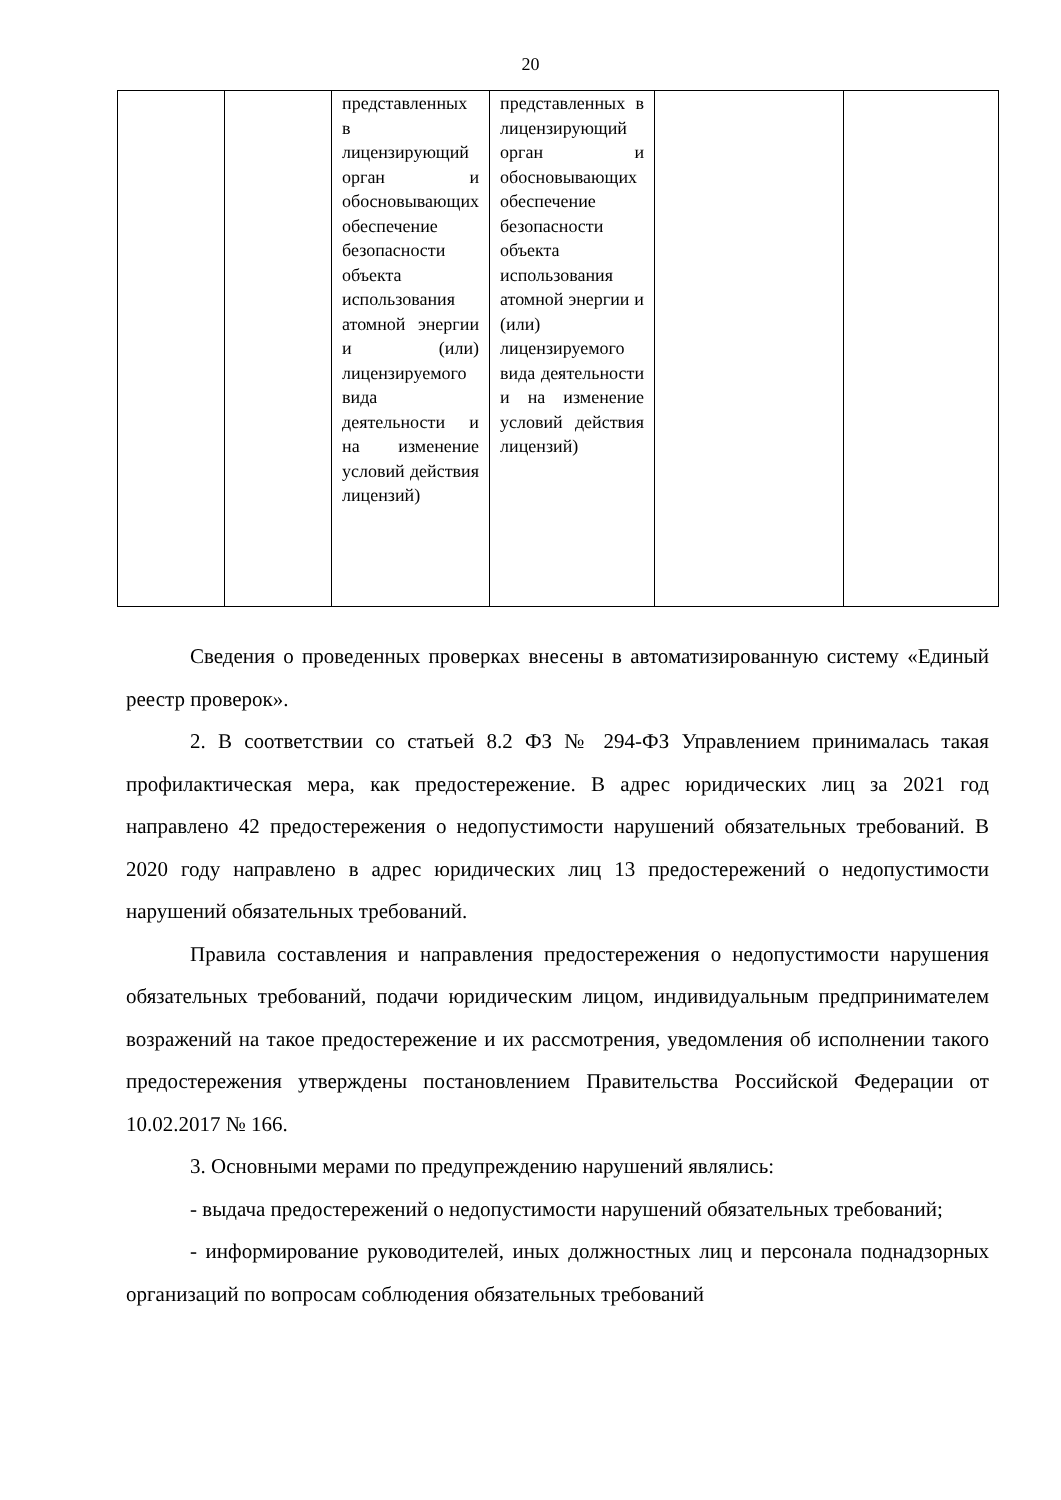20
| | | представленных в лицензирующий орган и обосновывающих обеспечение безопасности объекта использования атомной энергии и (или) лицензируемого вида деятельности и на изменение условий действия лицензий) | представленных в лицензирующий орган и обосновывающих обеспечение безопасности объекта использования атомной энергии и (или) лицензируемого вида деятельности и на изменение условий действия лицензий) | | |
Сведения о проведенных проверках внесены в автоматизированную систему «Единый реестр проверок».
2. В соответствии со статьей 8.2 ФЗ № 294-ФЗ Управлением принималась такая профилактическая мера, как предостережение. В адрес юридических лиц за 2021 год направлено 42 предостережения о недопустимости нарушений обязательных требований. В 2020 году направлено в адрес юридических лиц 13 предостережений о недопустимости нарушений обязательных требований.
Правила составления и направления предостережения о недопустимости нарушения обязательных требований, подачи юридическим лицом, индивидуальным предпринимателем возражений на такое предостережение и их рассмотрения, уведомления об исполнении такого предостережения утверждены постановлением Правительства Российской Федерации от 10.02.2017 № 166.
3. Основными мерами по предупреждению нарушений являлись:
- выдача предостережений о недопустимости нарушений обязательных требований;
- информирование руководителей, иных должностных лиц и персонала поднадзорных организаций по вопросам соблюдения обязательных требований